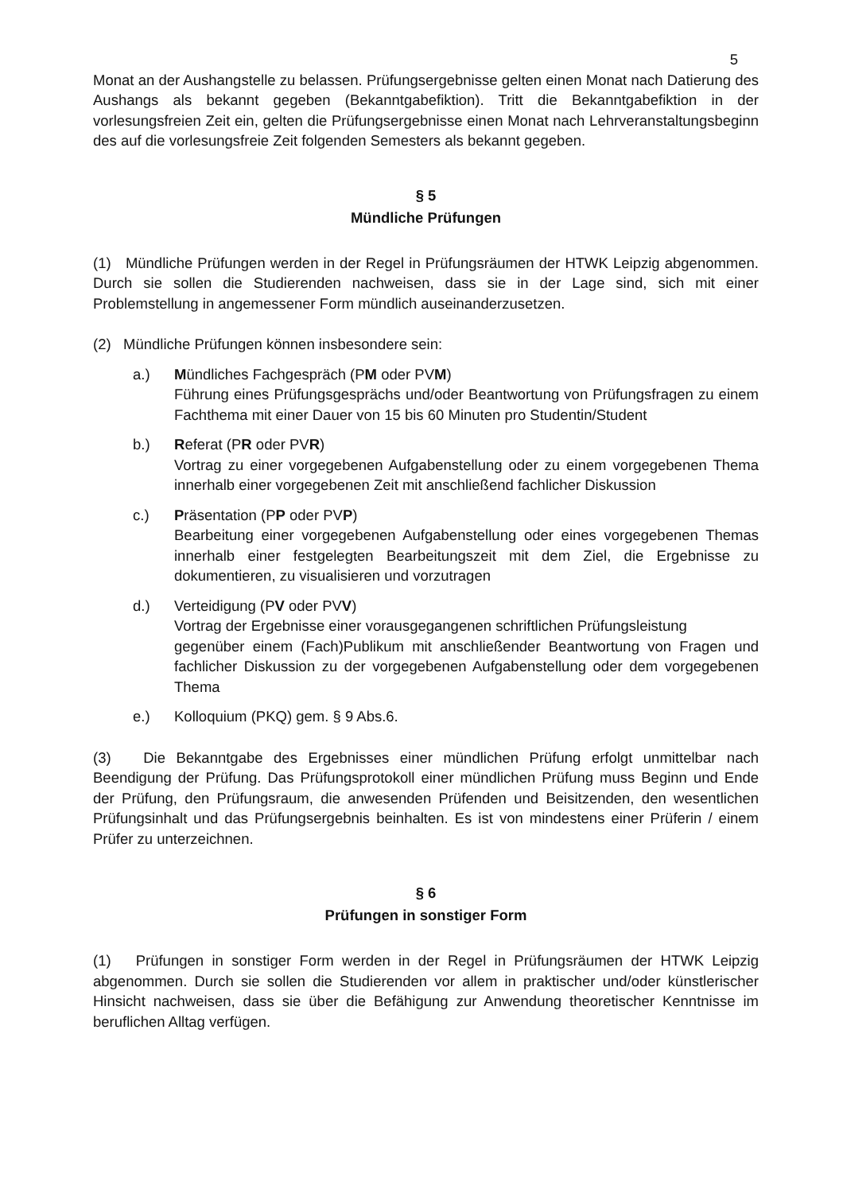5
Monat an der Aushangstelle zu belassen. Prüfungsergebnisse gelten einen Monat nach Datierung des Aushangs als bekannt gegeben (Bekanntgabefiktion). Tritt die Bekanntgabefiktion in der vorlesungsfreien Zeit ein, gelten die Prüfungsergebnisse einen Monat nach Lehrveranstaltungsbeginn des auf die vorlesungsfreie Zeit folgenden Semesters als bekannt gegeben.
§ 5
Mündliche Prüfungen
(1) Mündliche Prüfungen werden in der Regel in Prüfungsräumen der HTWK Leipzig abgenommen. Durch sie sollen die Studierenden nachweisen, dass sie in der Lage sind, sich mit einer Problemstellung in angemessener Form mündlich auseinanderzusetzen.
(2) Mündliche Prüfungen können insbesondere sein:
a.) Mündliches Fachgespräch (PM oder PVM)
Führung eines Prüfungsgesprächs und/oder Beantwortung von Prüfungsfragen zu einem Fachthema mit einer Dauer von 15 bis 60 Minuten pro Studentin/Student
b.) Referat (PR oder PVR)
Vortrag zu einer vorgegebenen Aufgabenstellung oder zu einem vorgegebenen Thema innerhalb einer vorgegebenen Zeit mit anschließend fachlicher Diskussion
c.) Präsentation (PP oder PVP)
Bearbeitung einer vorgegebenen Aufgabenstellung oder eines vorgegebenen Themas innerhalb einer festgelegten Bearbeitungszeit mit dem Ziel, die Ergebnisse zu dokumentieren, zu visualisieren und vorzutragen
d.) Verteidigung (PV oder PVV)
Vortrag der Ergebnisse einer vorausgegangenen schriftlichen Prüfungsleistung
gegenüber einem (Fach)Publikum mit anschließender Beantwortung von Fragen und fachlicher Diskussion zu der vorgegebenen Aufgabenstellung oder dem vorgegebenen Thema
e.) Kolloquium (PKQ) gem. § 9 Abs.6.
(3) Die Bekanntgabe des Ergebnisses einer mündlichen Prüfung erfolgt unmittelbar nach Beendigung der Prüfung. Das Prüfungsprotokoll einer mündlichen Prüfung muss Beginn und Ende der Prüfung, den Prüfungsraum, die anwesenden Prüfenden und Beisitzenden, den wesentlichen Prüfungsinhalt und das Prüfungsergebnis beinhalten. Es ist von mindestens einer Prüferin / einem Prüfer zu unterzeichnen.
§ 6
Prüfungen in sonstiger Form
(1) Prüfungen in sonstiger Form werden in der Regel in Prüfungsräumen der HTWK Leipzig abgenommen. Durch sie sollen die Studierenden vor allem in praktischer und/oder künstlerischer Hinsicht nachweisen, dass sie über die Befähigung zur Anwendung theoretischer Kenntnisse im beruflichen Alltag verfügen.